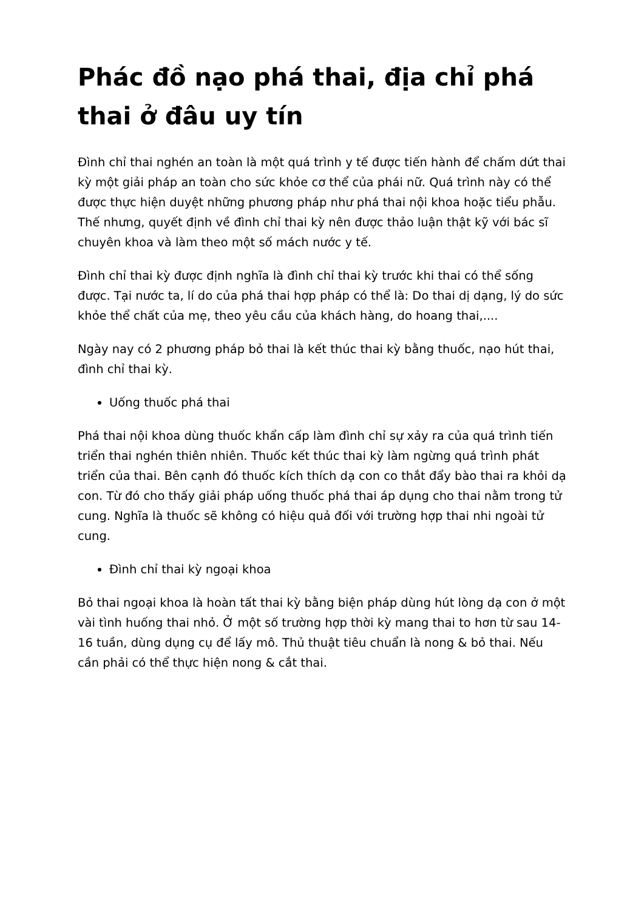Phác đồ nạo phá thai, địa chỉ phá thai ở đâu uy tín
Đình chỉ thai nghén an toàn là một quá trình y tế được tiến hành để chấm dứt thai kỳ một giải pháp an toàn cho sức khỏe cơ thể của phái nữ. Quá trình này có thể được thực hiện duyệt những phương pháp như phá thai nội khoa hoặc tiểu phẫu. Thế nhưng, quyết định về đình chỉ thai kỳ nên được thảo luận thật kỹ với bác sĩ chuyên khoa và làm theo một số mách nước y tế.
Đình chỉ thai kỳ được định nghĩa là đình chỉ thai kỳ trước khi thai có thể sống được. Tại nước ta, lí do của phá thai hợp pháp có thể là: Do thai dị dạng, lý do sức khỏe thể chất của mẹ, theo yêu cầu của khách hàng, do hoang thai,....
Ngày nay có 2 phương pháp bỏ thai là kết thúc thai kỳ bằng thuốc, nạo hút thai, đình chỉ thai kỳ.
Uống thuốc phá thai
Phá thai nội khoa dùng thuốc khẩn cấp làm đình chỉ sự xảy ra của quá trình tiến triển thai nghén thiên nhiên. Thuốc kết thúc thai kỳ làm ngừng quá trình phát triển của thai. Bên cạnh đó thuốc kích thích dạ con co thắt đẩy bào thai ra khỏi dạ con. Từ đó cho thấy giải pháp uống thuốc phá thai áp dụng cho thai nằm trong tử cung. Nghĩa là thuốc sẽ không có hiệu quả đối với trường hợp thai nhi ngoài tử cung.
Đình chỉ thai kỳ ngoại khoa
Bỏ thai ngoại khoa là hoàn tất thai kỳ bằng biện pháp dùng hút lòng dạ con ở một vài tình huống thai nhỏ. Ở một số trường hợp thời kỳ mang thai to hơn từ sau 14-16 tuần, dùng dụng cụ để lấy mô. Thủ thuật tiêu chuẩn là nong & bỏ thai. Nếu cần phải có thể thực hiện nong & cắt thai.